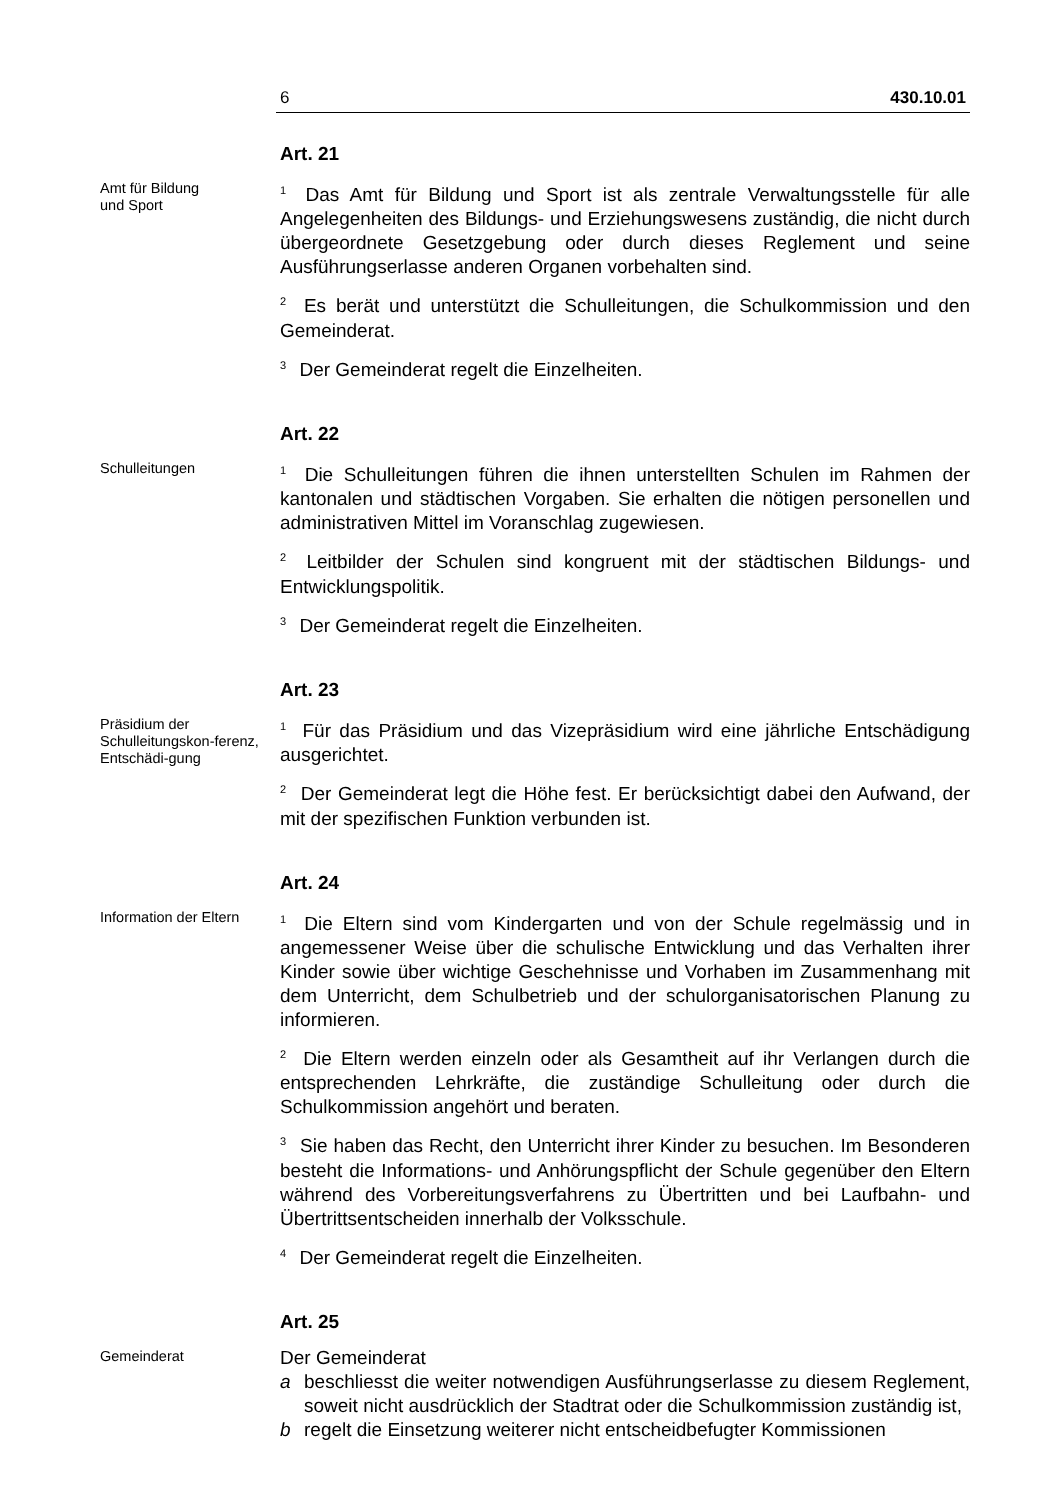6 430.10.01
Amt für Bildung
und Sport
Art. 21
<sup>1</sup> Das Amt für Bildung und Sport ist als zentrale Verwaltungsstelle für alle Angelegenheiten des Bildungs- und Erziehungswesens zuständig, die nicht durch übergeordnete Gesetzgebung oder durch dieses Reglement und seine Ausführungserlasse anderen Organen vorbehalten sind.
<sup>2</sup> Es berät und unterstützt die Schulleitungen, die Schulkommission und den Gemeinderat.
<sup>3</sup> Der Gemeinderat regelt die Einzelheiten.
Schulleitungen
Art. 22
<sup>1</sup> Die Schulleitungen führen die ihnen unterstellten Schulen im Rahmen der kantonalen und städtischen Vorgaben. Sie erhalten die nötigen personellen und administrativen Mittel im Voranschlag zugewiesen.
<sup>2</sup> Leitbilder der Schulen sind kongruent mit der städtischen Bildungs- und Entwicklungspolitik.
<sup>3</sup> Der Gemeinderat regelt die Einzelheiten.
Präsidium der Schulleitungskon-ferenz, Entschädi-gung
Art. 23
<sup>1</sup> Für das Präsidium und das Vizepräsidium wird eine jährliche Entschädigung ausgerichtet.
<sup>2</sup> Der Gemeinderat legt die Höhe fest. Er berücksichtigt dabei den Aufwand, der mit der spezifischen Funktion verbunden ist.
Information der Eltern
Art. 24
<sup>1</sup> Die Eltern sind vom Kindergarten und von der Schule regelmässig und in angemessener Weise über die schulische Entwicklung und das Verhalten ihrer Kinder sowie über wichtige Geschehnisse und Vorhaben im Zusammenhang mit dem Unterricht, dem Schulbetrieb und der schulorganisatorischen Planung zu informieren.
<sup>2</sup> Die Eltern werden einzeln oder als Gesamtheit auf ihr Verlangen durch die entsprechenden Lehrkräfte, die zuständige Schulleitung oder durch die Schulkommission angehört und beraten.
<sup>3</sup> Sie haben das Recht, den Unterricht ihrer Kinder zu besuchen. Im Besonderen besteht die Informations- und Anhörungspflicht der Schule gegenüber den Eltern während des Vorbereitungsverfahrens zu Übertritten und bei Laufbahn- und Übertrittsentscheiden innerhalb der Volksschule.
<sup>4</sup> Der Gemeinderat regelt die Einzelheiten.
Gemeinderat
Art. 25
Der Gemeinderat
a beschliesst die weiter notwendigen Ausführungserlasse zu diesem Reglement, soweit nicht ausdrücklich der Stadtrat oder die Schulkommission zuständig ist,
b regelt die Einsetzung weiterer nicht entscheidbefugter Kommissionen